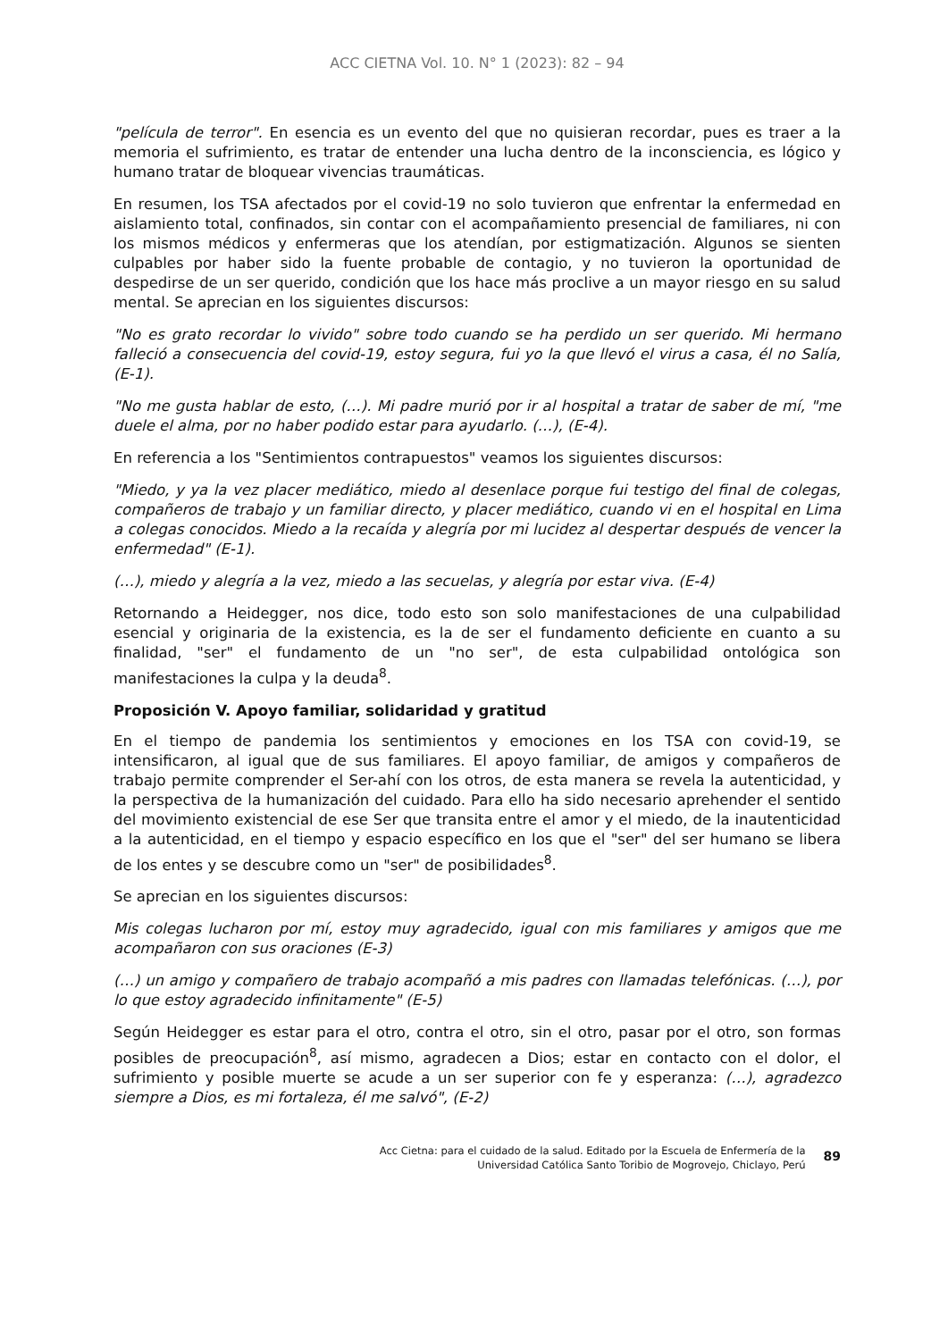ACC CIETNA Vol. 10. N° 1 (2023): 82 – 94
"película de terror". En esencia es un evento del que no quisieran recordar, pues es traer a la memoria el sufrimiento, es tratar de entender una lucha dentro de la inconsciencia, es lógico y humano tratar de bloquear vivencias traumáticas.
En resumen, los TSA afectados por el covid-19 no solo tuvieron que enfrentar la enfermedad en aislamiento total, confinados, sin contar con el acompañamiento presencial de familiares, ni con los mismos médicos y enfermeras que los atendían, por estigmatización. Algunos se sienten culpables por haber sido la fuente probable de contagio, y no tuvieron la oportunidad de despedirse de un ser querido, condición que los hace más proclive a un mayor riesgo en su salud mental. Se aprecian en los siguientes discursos:
"No es grato recordar lo vivido" sobre todo cuando se ha perdido un ser querido. Mi hermano falleció a consecuencia del covid-19, estoy segura, fui yo la que llevó el virus a casa, él no Salía, (E-1).
"No me gusta hablar de esto, (…). Mi padre murió por ir al hospital a tratar de saber de mí, "me duele el alma, por no haber podido estar para ayudarlo. (…), (E-4).
En referencia a los "Sentimientos contrapuestos" veamos los siguientes discursos:
"Miedo, y ya la vez placer mediático, miedo al desenlace porque fui testigo del final de colegas, compañeros de trabajo y un familiar directo, y placer mediático, cuando vi en el hospital en Lima a colegas conocidos. Miedo a la recaída y alegría por mi lucidez al despertar después de vencer la enfermedad" (E-1).
(…), miedo y alegría a la vez, miedo a las secuelas, y alegría por estar viva. (E-4)
Retornando a Heidegger, nos dice, todo esto son solo manifestaciones de una culpabilidad esencial y originaria de la existencia, es la de ser el fundamento deficiente en cuanto a su finalidad, "ser" el fundamento de un "no ser", de esta culpabilidad ontológica son manifestaciones la culpa y la deuda<sup>8</sup>.
Proposición V. Apoyo familiar, solidaridad y gratitud
En el tiempo de pandemia los sentimientos y emociones en los TSA con covid-19, se intensificaron, al igual que de sus familiares. El apoyo familiar, de amigos y compañeros de trabajo permite comprender el Ser-ahí con los otros, de esta manera se revela la autenticidad, y la perspectiva de la humanización del cuidado. Para ello ha sido necesario aprehender el sentido del movimiento existencial de ese Ser que transita entre el amor y el miedo, de la inautenticidad a la autenticidad, en el tiempo y espacio específico en los que el "ser" del ser humano se libera de los entes y se descubre como un "ser" de posibilidades<sup>8</sup>.
Se aprecian en los siguientes discursos:
Mis colegas lucharon por mí, estoy muy agradecido, igual con mis familiares y amigos que me acompañaron con sus oraciones (E-3)
(…) un amigo y compañero de trabajo acompañó a mis padres con llamadas telefónicas. (…), por lo que estoy agradecido infinitamente" (E-5)
Según Heidegger es estar para el otro, contra el otro, sin el otro, pasar por el otro, son formas posibles de preocupación<sup>8</sup>, así mismo, agradecen a Dios; estar en contacto con el dolor, el sufrimiento y posible muerte se acude a un ser superior con fe y esperanza: (…), agradezco siempre a Dios, es mi fortaleza, él me salvó", (E-2)
Acc Cietna: para el cuidado de la salud. Editado por la Escuela de Enfermería de la
Universidad Católica Santo Toribio de Mogrovejo, Chiclayo, Perú
89